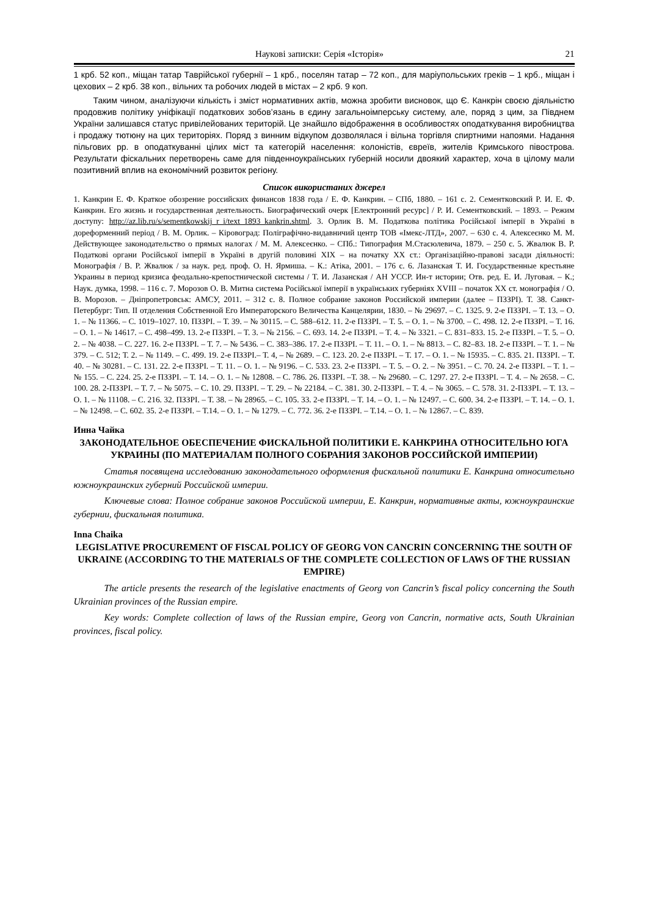Наукові записки: Серія «Історія» 21
1 крб. 52 коп., міщан татар Таврійської губернії – 1 крб., поселян татар – 72 коп., для маріупольських греків – 1 крб., міщан і цехових – 2 крб. 38 коп., вільних та робочих людей в містах – 2 крб. 9 коп.
Таким чином, аналізуючи кількість і зміст нормативних актів, можна зробити висновок, що Є. Канкрін своєю діяльністю продовжив політику уніфікації податкових зобов’язань в єдину загальноімперську систему, але, поряд з цим, за Півднем України залишався статус привілейованих територій. Це знайшло відображення в особливостях оподаткування виробництва і продажу тютюну на цих територіях. Поряд з винним відкупом дозволялася і вільна торгівля спиртними напоями. Надання пільгових рр. в оподаткуванні цілих міст та категорій населення: колоністів, євреїв, жителів Кримського півострова. Результати фіскальних перетворень саме для південноукраїнських губерній носили двоякий характер, хоча в цілому мали позитивний вплив на економічний розвиток регіону.
Список використаних джерел
1. Канкрин Е. Ф. Краткое обозрение российских финансов 1838 года / Е. Ф. Канкрин. – СПб, 1880. – 161 с. 2. Сементковский Р. И. Е. Ф. Канкрин. Его жизнь и государственная деятельность. Биографический очерк [Електронний ресурс] / Р. И. Сементковский. – 1893. – Режим доступу: http://az.lib.ru/s/sementkowskij_r_i/text_1893_kankrin.shtml. 3. Орлик В. М. Податкова політика Російської імперії в Україні в дореформенний період / В. М. Орлик. – Кіровоград: Поліграфічно-видавничий центр ТОВ «Імекс-ЛТД», 2007. – 630 с. 4. Алексеєнко М. М. Действующее законодательство о прямых налогах / М. М. Алексеєнко. – СПб.: Типография М.Стасюлевича, 1879. – 250 с. 5. Жвалюк В. Р. Податкові органи Російської імперії в Україні в другій половині ХІХ – на початку ХХ ст.: Організаційно-правові засади діяльності: Монографія / В. Р. Жвалюк / за наук. ред. проф. О. Н. Ярмиша. – К.: Атіка, 2001. – 176 с. 6. Лазанская Т. И. Государственные крестьяне Украины в период кризиса феодально-крепостнической системы / Т. И. Лазанская / АН УССР. Ин-т истории; Отв. ред. Е. И. Луговая. – К.; Наук. думка, 1998. – 116 с. 7. Морозов О. В. Митна система Російської імперії в українських губерніях XVIII – початок ХХ ст. монографія / О. В. Морозов. – Дніпропетровськ: АМСУ, 2011. – 312 с. 8. Полное собрание законов Российской империи (далее – ПЗЗРІ). Т. 38. Санкт-Петербург: Тип. II отделения Собственной Его Императорского Величества Канцелярии, 1830. – № 29697. – С. 1325. 9. 2-е ПЗЗРІ. – Т. 13. – О. 1. – № 11366. – С. 1019–1027. 10. ПЗЗРІ. – Т. 39. – № 30115. – С. 588–612. 11. 2-е ПЗЗРІ. – Т. 5. – О. 1. – № 3700. – С. 498. 12. 2-е ПЗЗРІ. – Т. 16. – О. 1. – № 14617. – С. 498–499. 13. 2-е ПЗЗРІ. – Т. 3. – № 2156. – С. 693. 14. 2-е ПЗЗРІ. – Т. 4. – № 3321. – С. 831–833. 15. 2-е ПЗЗРІ. – Т. 5. – О. 2. – № 4038. – С. 227. 16. 2-е ПЗЗРІ. – Т. 7. – № 5436. – С. 383–386. 17. 2-е ПЗЗРІ. – Т. 11. – О. 1. – № 8813. – С. 82–83. 18. 2-е ПЗЗРІ. – Т. 1. – № 379. – С. 512; Т. 2. – № 1149. – С. 499. 19. 2-е ПЗЗРІ.– Т. 4, – № 2689. – С. 123. 20. 2-е ПЗЗРІ. – Т. 17. – О. 1. – № 15935. – С. 835. 21. ПЗЗРІ. – Т. 40. – № 30281. – С. 131. 22. 2-е ПЗЗРІ. – Т. 11. – О. 1. – № 9196. – С. 533. 23. 2-е ПЗЗРІ. – Т. 5. – О. 2. – № 3951. – С. 70. 24. 2-е ПЗЗРІ. – Т. 1. – № 155. – С. 224. 25. 2-е ПЗЗРІ. – Т. 14. – О. 1. – № 12808. – С. 786. 26. ПЗЗРІ. –Т. 38. – № 29680. – С. 1297. 27. 2-е ПЗЗРІ. – Т. 4. – № 2658. – С. 100. 28. 2-ПЗЗРІ. – Т. 7. – № 5075. – С. 10. 29. ПЗЗРІ. – Т. 29. – № 22184. – С. 381. 30. 2-ПЗЗРІ. – Т. 4. – № 3065. – С. 578. 31. 2-ПЗЗРІ. – Т. 13. – О. 1. – № 11108. – С. 216. 32. ПЗЗРІ. – Т. 38. – № 28965. – С. 105. 33. 2-е ПЗЗРІ. – Т. 14. – О. 1. – № 12497. – С. 600. 34. 2-е ПЗЗРІ. – Т. 14. – О. 1. – № 12498. – С. 602. 35. 2-е ПЗЗРІ. – Т.14. – О. 1. – № 1279. – С. 772. 36. 2-е ПЗЗРІ. – Т.14. – О. 1. – № 12867. – С. 839.
Инна Чайка
ЗАКОНОДАТЕЛЬНОЕ ОБЕСПЕЧЕНИЕ ФИСКАЛЬНОЙ ПОЛИТИКИ Е. КАНКРИНА ОТНОСИТЕЛЬНО ЮГА УКРАИНЫ (ПО МАТЕРИАЛАМ ПОЛНОГО СОБРАНИЯ ЗАКОНОВ РОССИЙСКОЙ ИМПЕРИИ)
Статья посвящена исследованию законодательного оформления фискальной политики Е. Канкрина относительно южноукраинских губерний Российской империи.
Ключевые слова: Полное собрание законов Российской империи, Е. Канкрин, нормативные акты, южноукраинские губернии, фискальная политика.
Inna Chaika
LEGISLATIVE PROCUREMENT OF FISCAL POLICY OF GEORG VON CANCRIN CONCERNING THE SOUTH OF UKRAINE (ACCORDING TO THE MATERIALS OF THE COMPLETE COLLECTION OF LAWS OF THE RUSSIAN EMPIRE)
The article presents the research of the legislative enactments of Georg von Cancrin’s fiscal policy concerning the South Ukrainian provinces of the Russian empire.
Key words: Complete collection of laws of the Russian empire, Georg von Cancrin, normative acts, South Ukrainian provinces, fiscal policy.